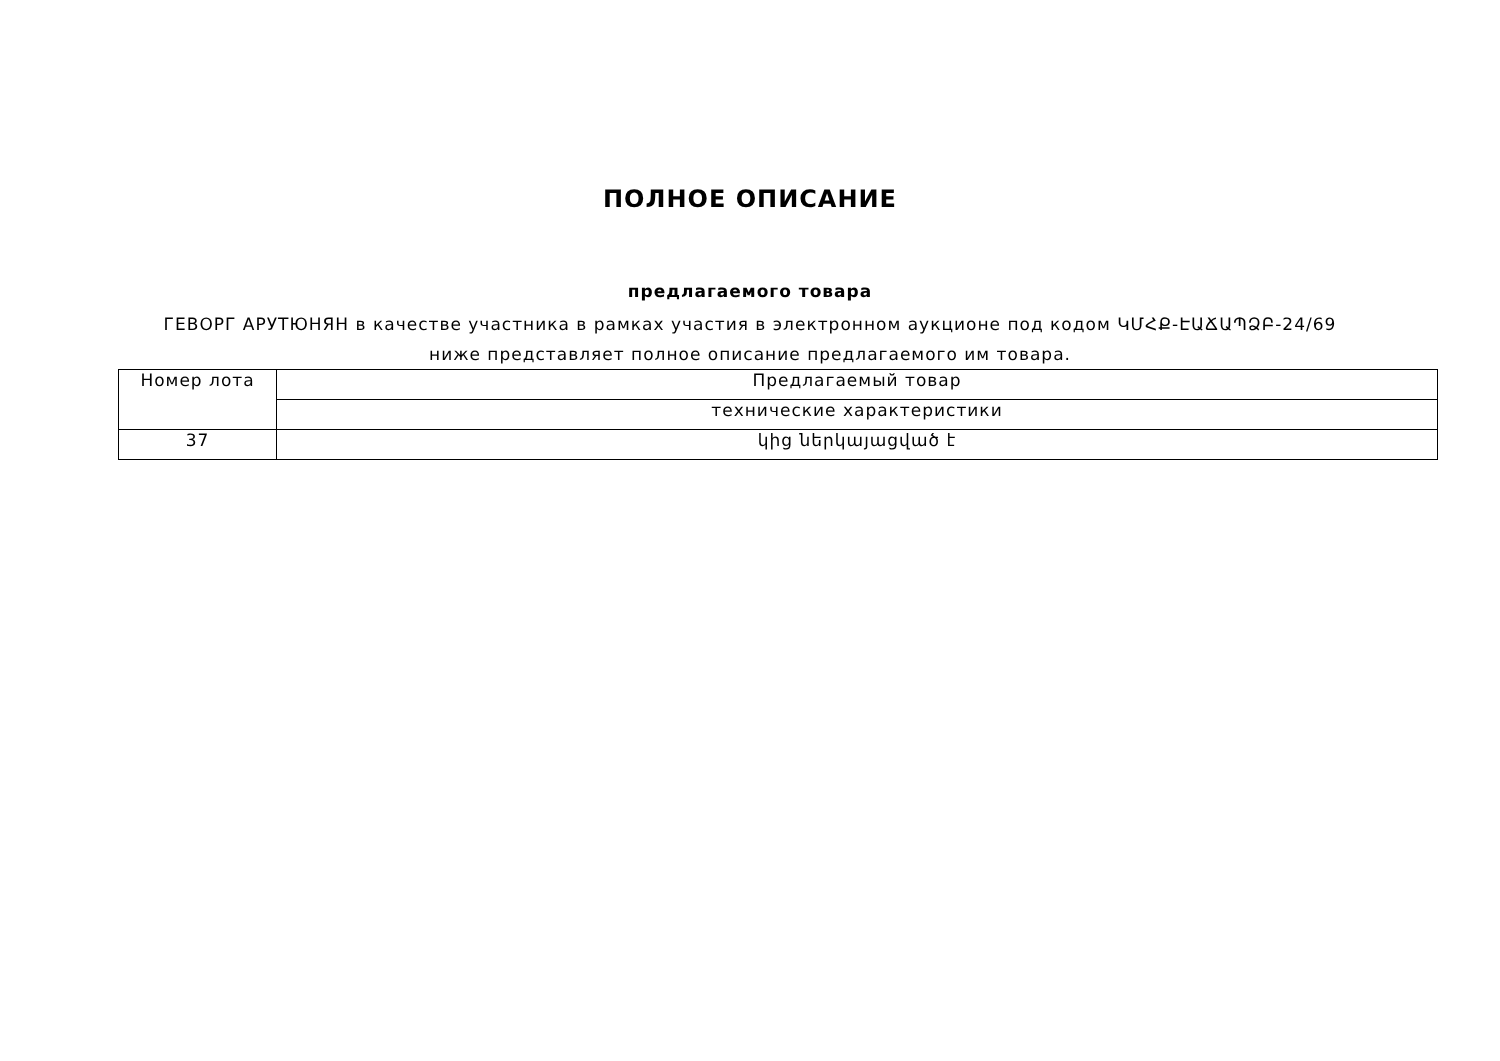ПОЛНОЕ ОПИСАНИЕ
предлагаемого товара
ГЕВОРГ АРУТЮНЯН в качестве участника в рамках участия в электронном аукционе под кодом ԿՄՀՔ-ԷԱՃԱՊՁԲ-24/69 ниже представляет полное описание предлагаемого им товара.
| Номер лота | Предлагаемый товар |
| --- | --- |
| | технические характеристики |
| 37 | կից ներկայացված է |